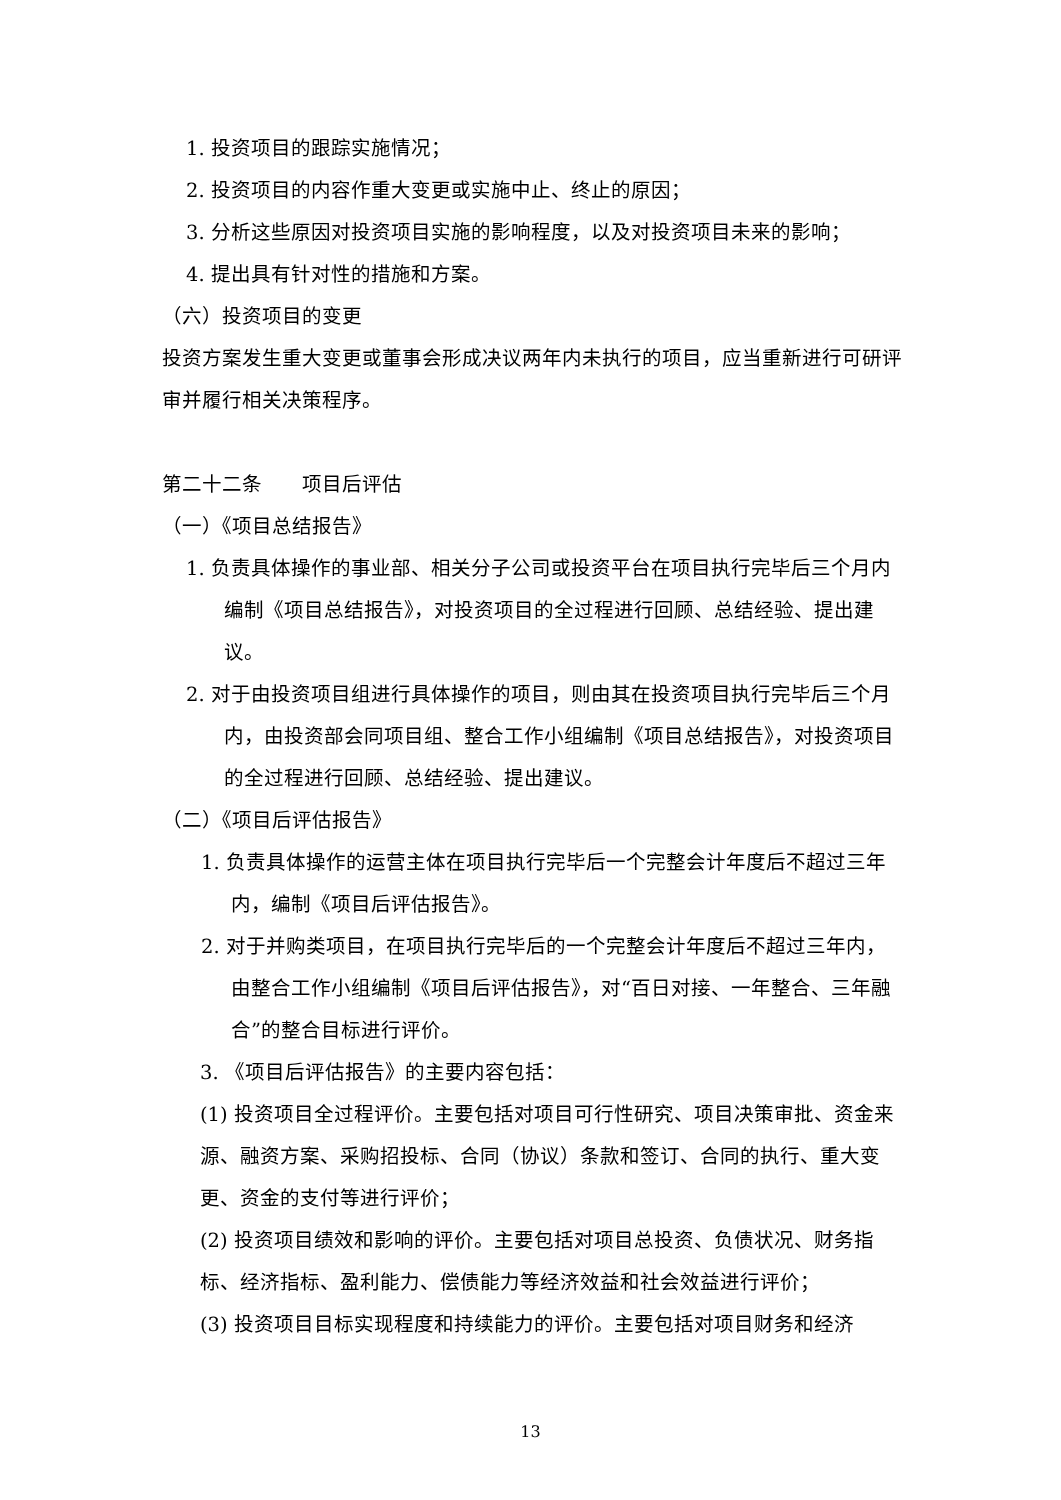1. 投资项目的跟踪实施情况；
2. 投资项目的内容作重大变更或实施中止、终止的原因；
3. 分析这些原因对投资项目实施的影响程度，以及对投资项目未来的影响；
4. 提出具有针对性的措施和方案。
（六）投资项目的变更
投资方案发生重大变更或董事会形成决议两年内未执行的项目，应当重新进行可研评审并履行相关决策程序。
第二十二条　　项目后评估
（一）《项目总结报告》
1. 负责具体操作的事业部、相关分子公司或投资平台在项目执行完毕后三个月内编制《项目总结报告》，对投资项目的全过程进行回顾、总结经验、提出建议。
2. 对于由投资项目组进行具体操作的项目，则由其在投资项目执行完毕后三个月内，由投资部会同项目组、整合工作小组编制《项目总结报告》，对投资项目的全过程进行回顾、总结经验、提出建议。
（二）《项目后评估报告》
1. 负责具体操作的运营主体在项目执行完毕后一个完整会计年度后不超过三年内，编制《项目后评估报告》。
2. 对于并购类项目，在项目执行完毕后的一个完整会计年度后不超过三年内，由整合工作小组编制《项目后评估报告》，对“百日对接、一年整合、三年融合”的整合目标进行评价。
3. 《项目后评估报告》的主要内容包括：
(1) 投资项目全过程评价。主要包括对项目可行性研究、项目决策审批、资金来源、融资方案、采购招投标、合同（协议）条款和签订、合同的执行、重大变更、资金的支付等进行评价；
(2) 投资项目绩效和影响的评价。主要包括对项目总投资、负债状况、财务指标、经济指标、盈利能力、偿债能力等经济效益和社会效益进行评价；
(3) 投资项目目标实现程度和持续能力的评价。主要包括对项目财务和经济
13